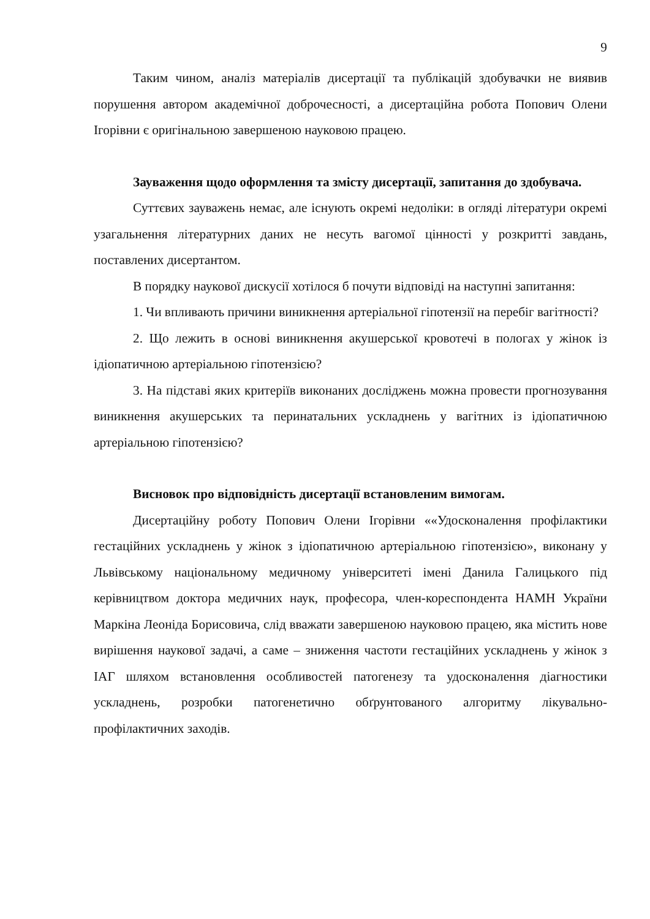9
Таким чином, аналіз матеріалів дисертації та публікацій здобувачки не виявив порушення автором академічної доброчесності, а дисертаційна робота Попович Олени Ігорівни є оригінальною завершеною науковою працею.
Зауваження щодо оформлення та змісту дисертації, запитання до здобувача.
Суттєвих зауважень немає, але існують окремі недоліки: в огляді літератури окремі узагальнення літературних даних не несуть вагомої цінності у розкритті завдань, поставлених дисертантом.
В порядку наукової дискусії хотілося б почути відповіді на наступні запитання:
1. Чи впливають причини виникнення артеріальної гіпотензії на перебіг вагітності?
2. Що лежить в основі виникнення акушерської кровотечі в пологах у жінок із ідіопатичною артеріальною гіпотензією?
3. На підставі яких критеріїв виконаних досліджень можна провести прогнозування виникнення акушерських та перинатальних ускладнень у вагітних із ідіопатичною артеріальною гіпотензією?
Висновок про відповідність дисертації встановленим вимогам.
Дисертаційну роботу Попович Олени Ігорівни ««Удосконалення профілактики гестаційних ускладнень у жінок з ідіопатичною артеріальною гіпотензією», виконану у Львівському національному медичному університеті імені Данила Галицького під керівництвом доктора медичних наук, професора, член-кореспондента НАМН України Маркіна Леоніда Борисовича, слід вважати завершеною науковою працею, яка містить нове вирішення наукової задачі, а саме – зниження частоти гестаційних ускладнень у жінок з ІАГ шляхом встановлення особливостей патогенезу та удосконалення діагностики ускладнень, розробки патогенетично обґрунтованого алгоритму лікувально-профілактичних заходів.